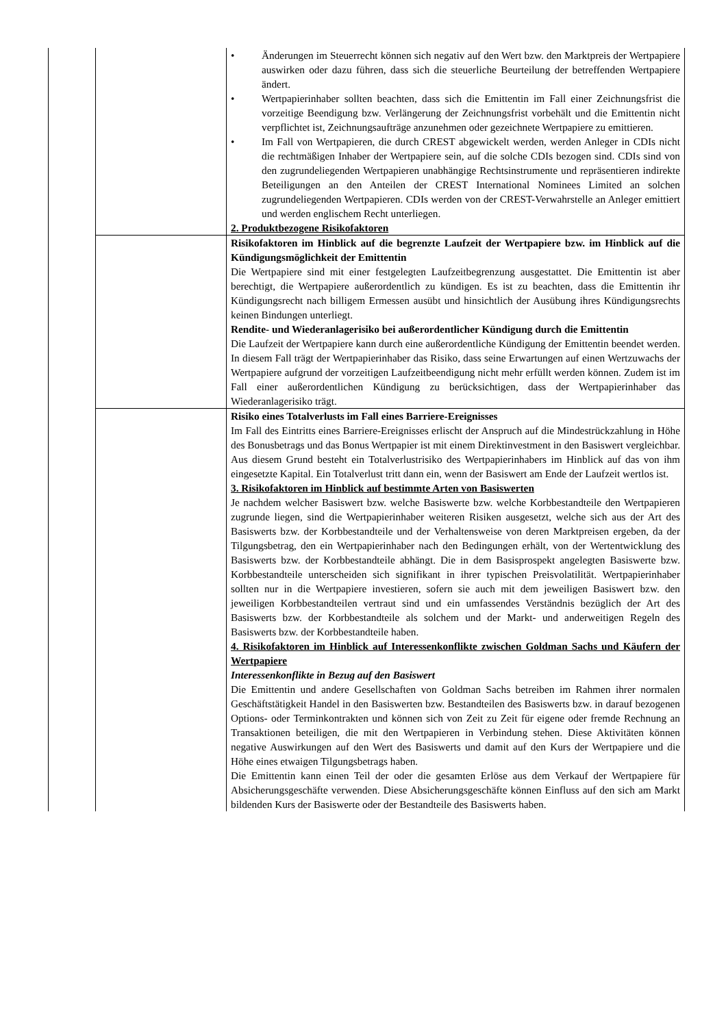| | | • Änderungen im Steuerrecht können sich negativ auf den Wert bzw. den Marktpreis der Wertpapiere auswirken oder dazu führen, dass sich die steuerliche Beurteilung der betreffenden Wertpapiere ändert. • Wertpapierinhaber sollten beachten, dass sich die Emittentin im Fall einer Zeichnungsfrist die vorzeitige Beendigung bzw. Verlängerung der Zeichnungsfrist vorbehält und die Emittentin nicht verpflichtet ist, Zeichnungsaufträge anzunehmen oder gezeichnete Wertpapiere zu emittieren. • Im Fall von Wertpapieren, die durch CREST abgewickelt werden, werden Anleger in CDIs nicht die rechtmäßigen Inhaber der Wertpapiere sein, auf die solche CDIs bezogen sind. CDIs sind von den zugrundeliegenden Wertpapieren unabhängige Rechtsinstrumente und repräsentieren indirekte Beteiligungen an den Anteilen der CREST International Nominees Limited an solchen zugrundeliegenden Wertpapieren. CDIs werden von der CREST-Verwahrstelle an Anleger emittiert und werden englischem Recht unterliegen. 2. Produktbezogene Risikofaktoren |
| | | Risikofaktoren im Hinblick auf die begrenzte Laufzeit der Wertpapiere bzw. im Hinblick auf die Kündigungsmöglichkeit der Emittentin Die Wertpapiere sind mit einer festgelegten Laufzeitbegrenzung ausgestattet. Die Emittentin ist aber berechtigt, die Wertpapiere außerordentlich zu kündigen. Es ist zu beachten, dass die Emittentin ihr Kündigungsrecht nach billigem Ermessen ausübt und hinsichtlich der Ausübung ihres Kündigungsrechts keinen Bindungen unterliegt. Rendite- und Wiederanlagerisiko bei außerordentlicher Kündigung durch die Emittentin Die Laufzeit der Wertpapiere kann durch eine außerordentliche Kündigung der Emittentin beendet werden. In diesem Fall trägt der Wertpapierinhaber das Risiko, dass seine Erwartungen auf einen Wertzuwachs der Wertpapiere aufgrund der vorzeitigen Laufzeitbeendigung nicht mehr erfüllt werden können. Zudem ist im Fall einer außerordentlichen Kündigung zu berücksichtigen, dass der Wertpapierinhaber das Wiederanlagerisiko trägt. |
| | | Risiko eines Totalverlusts im Fall eines Barriere-Ereignisses Im Fall des Eintritts eines Barriere-Ereignisses erlischt der Anspruch auf die Mindestrückzahlung in Höhe des Bonusbetrags und das Bonus Wertpapier ist mit einem Direktinvestment in den Basiswert vergleichbar. Aus diesem Grund besteht ein Totalverlustrisiko des Wertpapierinhabers im Hinblick auf das von ihm eingesetzte Kapital. Ein Totalverlust tritt dann ein, wenn der Basiswert am Ende der Laufzeit wertlos ist. 3. Risikofaktoren im Hinblick auf bestimmte Arten von Basiswerten Je nachdem welcher Basiswert bzw. welche Basiswerte bzw. welche Korbbestandteile den Wertpapieren zugrunde liegen, sind die Wertpapierinhaber weiteren Risiken ausgesetzt, welche sich aus der Art des Basiswerts bzw. der Korbbestandteile und der Verhaltensweise von deren Marktpreisen ergeben, da der Tilgungsbetrag, den ein Wertpapierinhaber nach den Bedingungen erhält, von der Wertentwicklung des Basiswerts bzw. der Korbbestandteile abhängt. Die in dem Basisprospekt angelegten Basiswerte bzw. Korbbestandteile unterscheiden sich signifikant in ihrer typischen Preisvolatilität. Wertpapierinhaber sollten nur in die Wertpapiere investieren, sofern sie auch mit dem jeweiligen Basiswert bzw. den jeweiligen Korbbestandteilen vertraut sind und ein umfassendes Verständnis bezüglich der Art des Basiswerts bzw. der Korbbestandteile als solchem und der Markt- und anderweitigen Regeln des Basiswerts bzw. der Korbbestandteile haben. 4. Risikofaktoren im Hinblick auf Interessenkonflikte zwischen Goldman Sachs und Käufern der Wertpapiere Interessenkonflikte in Bezug auf den Basiswert Die Emittentin und andere Gesellschaften von Goldman Sachs betreiben im Rahmen ihrer normalen Geschäftstätigkeit Handel in den Basiswerten bzw. Bestandteilen des Basiswerts bzw. in darauf bezogenen Options- oder Terminkontrakten und können sich von Zeit zu Zeit für eigene oder fremde Rechnung an Transaktionen beteiligen, die mit den Wertpapieren in Verbindung stehen. Diese Aktivitäten können negative Auswirkungen auf den Wert des Basiswerts und damit auf den Kurs der Wertpapiere und die Höhe eines etwaigen Tilgungsbetrags haben. Die Emittentin kann einen Teil der oder die gesamten Erlöse aus dem Verkauf der Wertpapiere für Absicherungsgeschäfte verwenden. Diese Absicherungsgeschäfte können Einfluss auf den sich am Markt bildenden Kurs der Basiswerte oder der Bestandteile des Basiswerts haben. |